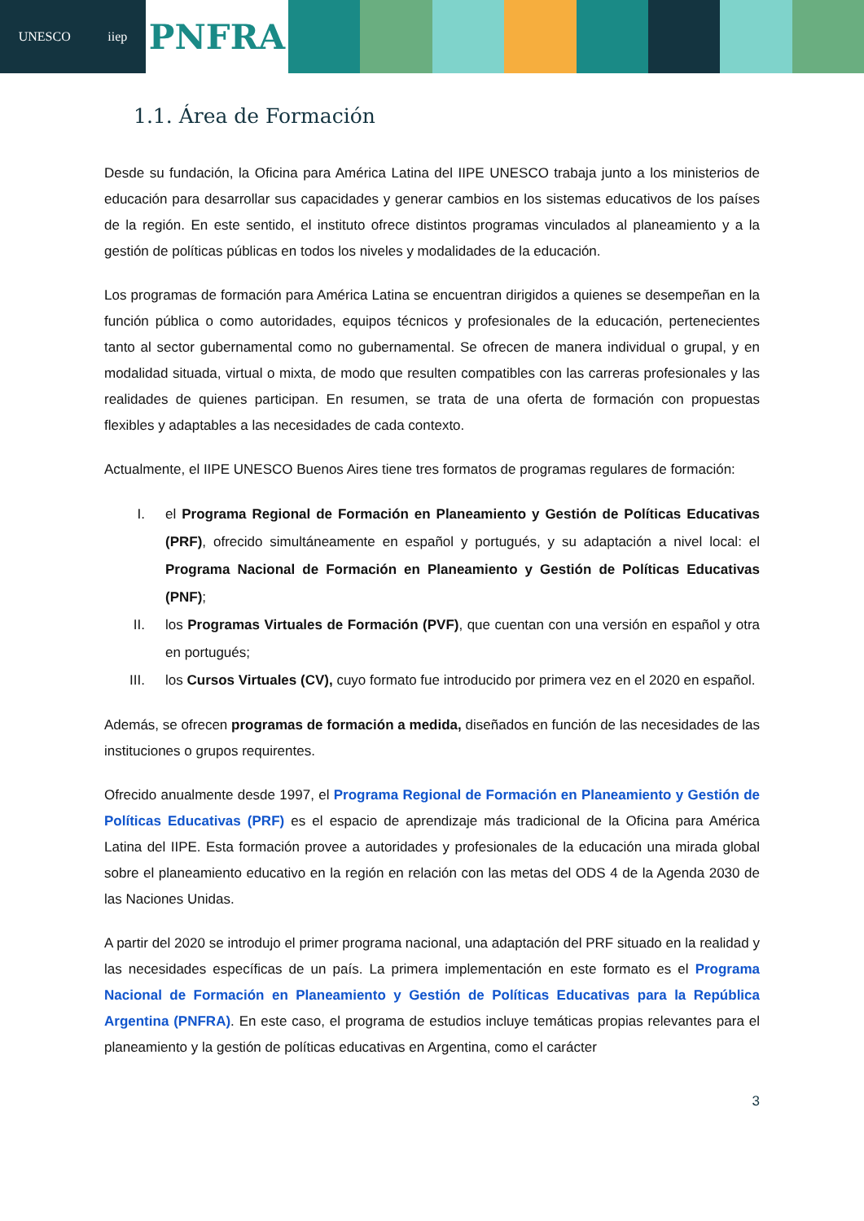UNESCO iiep
PNFRA
1.1. Área de Formación
Desde su fundación, la Oficina para América Latina del IIPE UNESCO trabaja junto a los ministerios de educación para desarrollar sus capacidades y generar cambios en los sistemas educativos de los países de la región. En este sentido, el instituto ofrece distintos programas vinculados al planeamiento y a la gestión de políticas públicas en todos los niveles y modalidades de la educación.
Los programas de formación para América Latina se encuentran dirigidos a quienes se desempeñan en la función pública o como autoridades, equipos técnicos y profesionales de la educación, pertenecientes tanto al sector gubernamental como no gubernamental. Se ofrecen de manera individual o grupal, y en modalidad situada, virtual o mixta, de modo que resulten compatibles con las carreras profesionales y las realidades de quienes participan. En resumen, se trata de una oferta de formación con propuestas flexibles y adaptables a las necesidades de cada contexto.
Actualmente, el IIPE UNESCO Buenos Aires tiene tres formatos de programas regulares de formación:
I. el Programa Regional de Formación en Planeamiento y Gestión de Políticas Educativas (PRF), ofrecido simultáneamente en español y portugués, y su adaptación a nivel local: el Programa Nacional de Formación en Planeamiento y Gestión de Políticas Educativas (PNF);
II. los Programas Virtuales de Formación (PVF), que cuentan con una versión en español y otra en portugués;
III. los Cursos Virtuales (CV), cuyo formato fue introducido por primera vez en el 2020 en español.
Además, se ofrecen programas de formación a medida, diseñados en función de las necesidades de las instituciones o grupos requirentes.
Ofrecido anualmente desde 1997, el Programa Regional de Formación en Planeamiento y Gestión de Políticas Educativas (PRF) es el espacio de aprendizaje más tradicional de la Oficina para América Latina del IIPE. Esta formación provee a autoridades y profesionales de la educación una mirada global sobre el planeamiento educativo en la región en relación con las metas del ODS 4 de la Agenda 2030 de las Naciones Unidas.
A partir del 2020 se introdujo el primer programa nacional, una adaptación del PRF situado en la realidad y las necesidades específicas de un país. La primera implementación en este formato es el Programa Nacional de Formación en Planeamiento y Gestión de Políticas Educativas para la República Argentina (PNFRA). En este caso, el programa de estudios incluye temáticas propias relevantes para el planeamiento y la gestión de políticas educativas en Argentina, como el carácter
3